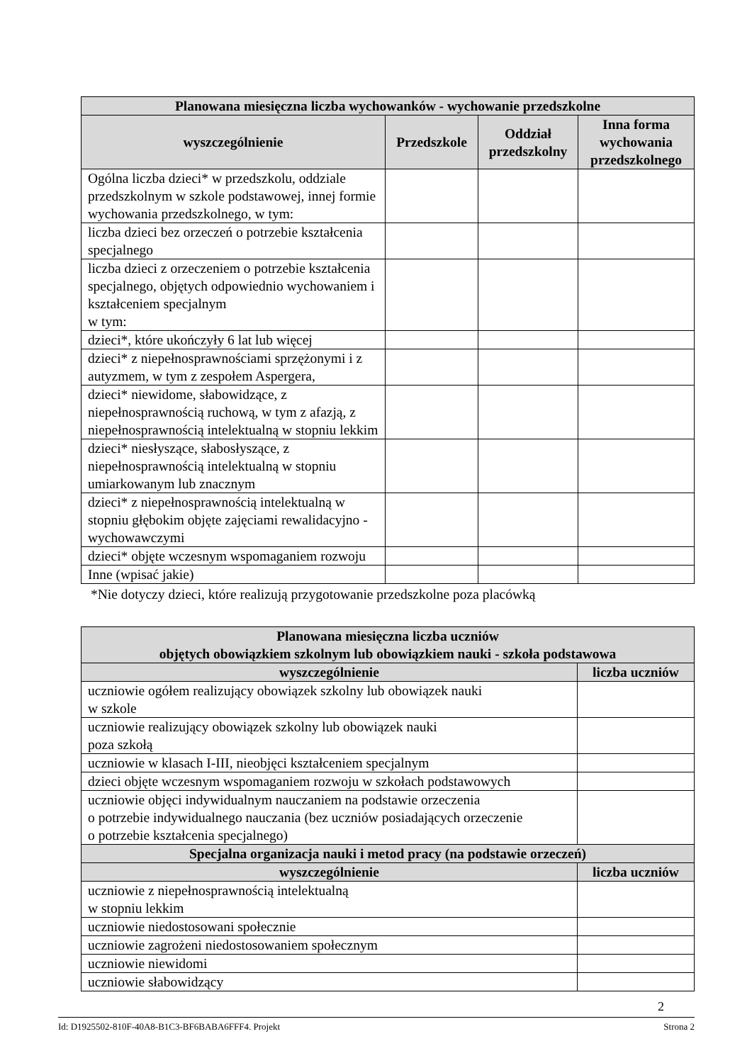| Planowana miesięczna liczba wychowanków - wychowanie przedszkolne | | | |
| --- | --- | --- | --- |
| wyszczególnienie | Przedszkole | Oddział przedszkolny | Inna forma wychowania przedszkolnego |
| Ogólna liczba dzieci* w przedszkolu, oddziale przedszkolnym w szkole podstawowej, innej formie wychowania przedszkolnego, w tym: | | | |
| liczba dzieci bez orzeczeń o potrzebie kształcenia specjalnego | | | |
| liczba dzieci z orzeczeniem o potrzebie kształcenia specjalnego, objętych odpowiednio wychowaniem i kształceniem specjalnym w tym: | | | |
| dzieci*, które ukończyły 6 lat lub więcej | | | |
| dzieci* z niepełnosprawnościami sprzężonymi i z autyzmem, w tym z zespołem Aspergera, | | | |
| dzieci* niewidome, słabowidzące, z niepełnosprawnością ruchową, w tym z afazją, z niepełnosprawnością intelektualną w stopniu lekkim | | | |
| dzieci* niesłyszące, słabosłyszące, z niepełnosprawnością intelektualną w stopniu umiarkowanym lub znacznym | | | |
| dzieci* z niepełnosprawnością intelektualną w stopniu głębokim objęte zajęciami rewalidacyjno - wychowawczymi | | | |
| dzieci* objęte wczesnym wspomaganiem rozwoju | | | |
| Inne (wpisać jakie) | | | |
*Nie dotyczy dzieci, które realizują przygotowanie przedszkolne poza placówką
| Planowana miesięczna liczba uczniów objętych obowiązkiem szkolnym lub obowiązkiem nauki - szkoła podstawowa | |
| --- | --- |
| wyszczególnienie | liczba uczniów |
| uczniowie ogółem realizujący obowiązek szkolny lub obowiązek nauki w szkole | |
| uczniowie realizujący obowiązek szkolny lub obowiązek nauki poza szkołą | |
| uczniowie w klasach I-III, nieobjęci kształceniem specjalnym | |
| dzieci objęte wczesnym wspomaganiem rozwoju w szkołach podstawowych | |
| uczniowie objęci indywidualnym nauczaniem na podstawie orzeczenia o potrzebie indywidualnego nauczania (bez uczniów posiadających orzeczenie o potrzebie kształcenia specjalnego) | |
| Specjalna organizacja nauki i metod pracy (na podstawie orzeczeń) | |
| wyszczególnienie | liczba uczniów |
| uczniowie z niepełnosprawnością intelektualną w stopniu lekkim | |
| uczniowie niedostosowani społecznie | |
| uczniowie zagrożeni niedostosowaniem społecznym | |
| uczniowie niewidomi | |
| uczniowie słabowidzący | |
2
Id: D1925502-810F-40A8-B1C3-BF6BABA6FFF4. Projekt Strona 2